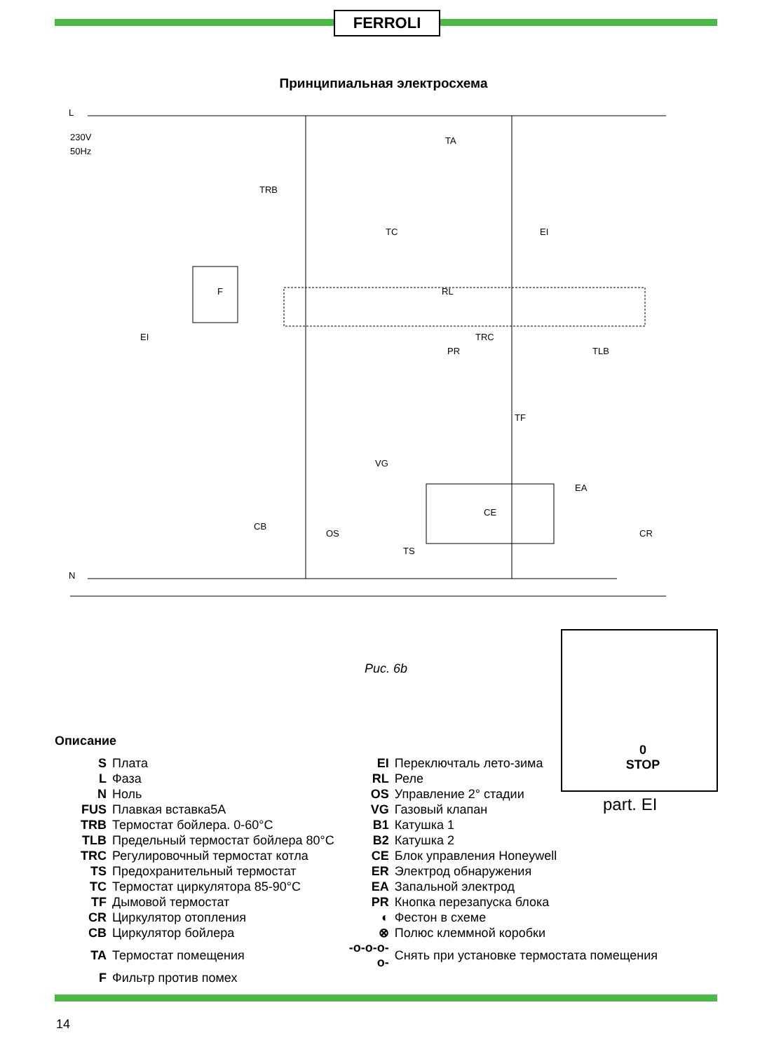FERROLI
Принципиальная электросхема
L
230V
50Hz
N
EI
TRB
TC
RL
TRC
TLB
PR
TF
VG
CB
OS
TS
EA
CR
CE
F
EI
TA
Рис. 6b
0
STOP
part. EI
Описание
| S | Плата | EI | Переключталь лето-зима |
| L | Фаза | RL | Реле |
| N | Ноль | OS | Управление 2° стадии |
| FUS | Плавкая вставка5A | VG | Газовый клапан |
| TRB | Термостат бойлера. 0-60°C | B1 | Катушка 1 |
| TLB | Предельный термостат бойлера 80°C | B2 | Катушка 2 |
| TRC | Регулировочный термостат котла | CE | Блок управления Honeywell |
| TS | Предохранительный термостат | ER | Электрод обнаружения |
| TC | Термостат циркулятора 85-90°C | EA | Запальной электрод |
| TF | Дымовой термостат | PR | Кнопка перезапуска блока |
| CR | Циркулятор отопления | ◐ | Фестон в схеме |
| CB | Циркулятор бойлера | ⊗ | Полюс клеммной коробки |
| TA | Термостат помещения | -o-o-o-o- | Снять при установке термостата помещения |
| F | Фильтр против помех | | |
14